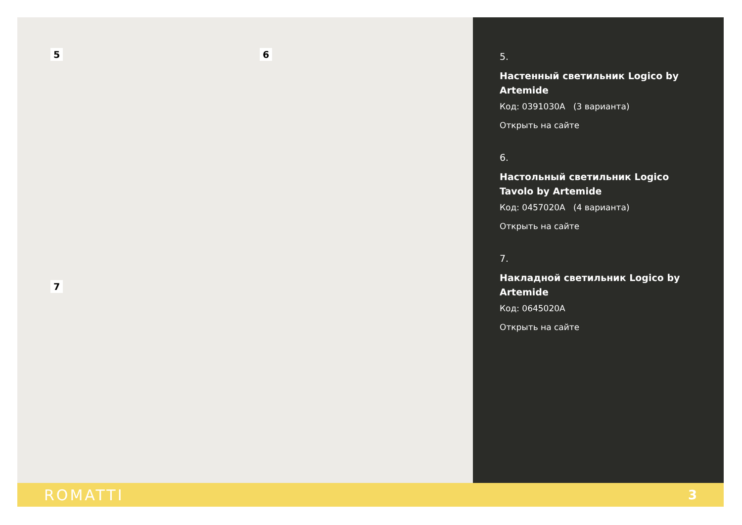5 6
7
5.
Настенный светильник Logico by Artemide
Код: 0391030A (3 варианта)
Открыть на сайте
6.
Настольный светильник Logico Tavolo by Artemide
Код: 0457020A (4 варианта)
Открыть на сайте
7.
Накладной светильник Logico by Artemide
Код: 0645020A
Открыть на сайте
ROMATTI 3